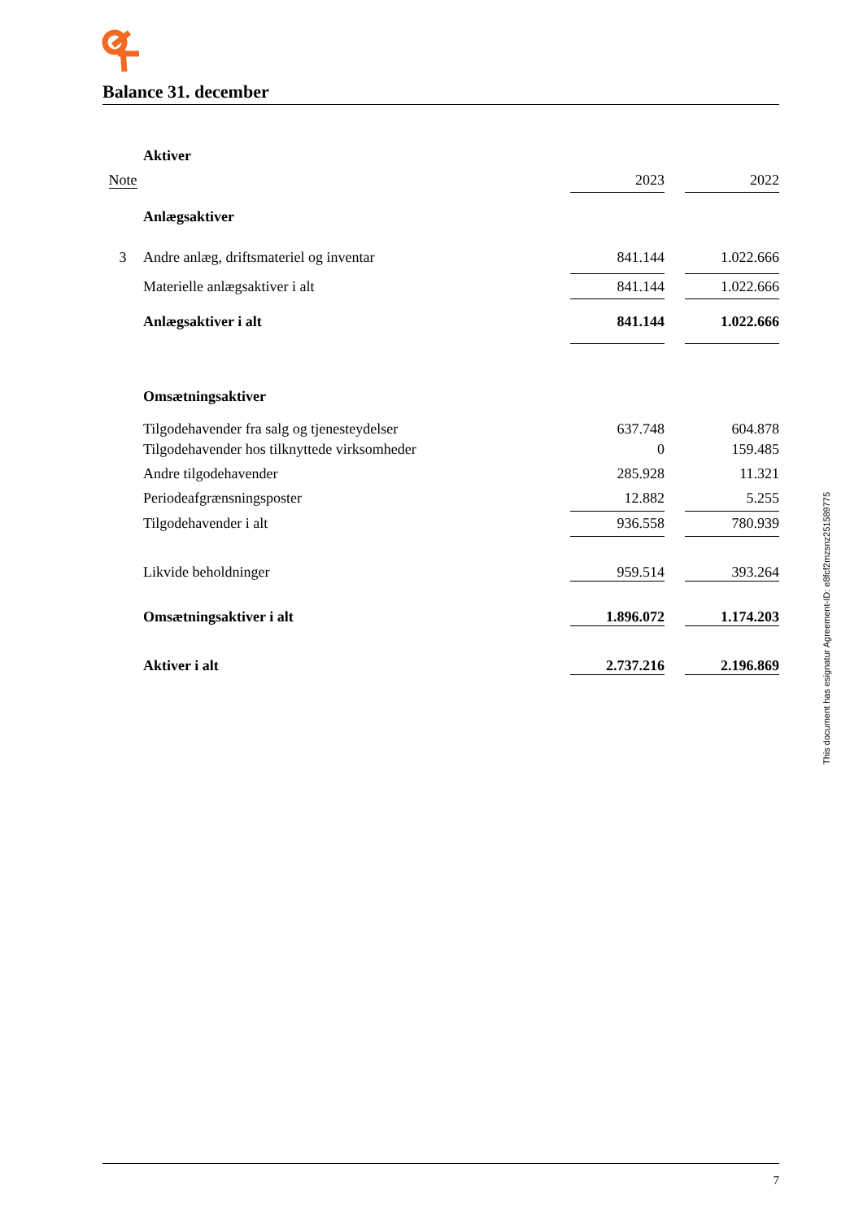Balance 31. december
| | Aktiver | | | |
| Note | | 2023 | | 2022 |
| | Anlægsaktiver | | | |
| 3 | Andre anlæg, driftsmateriel og inventar | 841.144 | | 1.022.666 |
| | Materielle anlægsaktiver i alt | 841.144 | | 1.022.666 |
| | Anlægsaktiver i alt | 841.144 | | 1.022.666 |
| | Omsætningsaktiver | | | |
| | Tilgodehavender fra salg og tjenesteydelser | 637.748 | | 604.878 |
| | Tilgodehavender hos tilknyttede virksomheder | 0 | | 159.485 |
| | Andre tilgodehavender | 285.928 | | 11.321 |
| | Periodeafgrænsningsposter | 12.882 | | 5.255 |
| | Tilgodehavender i alt | 936.558 | | 780.939 |
| | Likvide beholdninger | 959.514 | | 393.264 |
| | Omsætningsaktiver i alt | 1.896.072 | | 1.174.203 |
| | Aktiver i alt | 2.737.216 | | 2.196.869 |
This document has esignatur Agreement-ID: e8fcf2mzsnz251589775
7